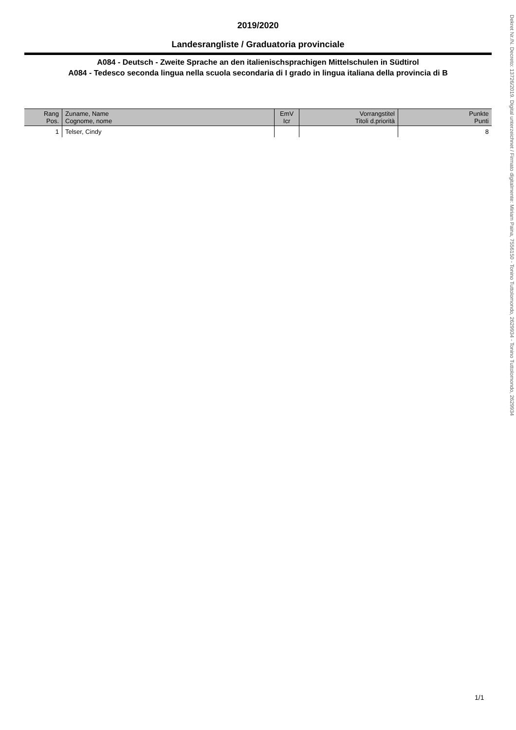2019/2020
Landesrangliste / Graduatoria provinciale
A084 - Deutsch - Zweite Sprache an den italienischsprachigen Mittelschulen in Südtirol
A084 - Tedesco seconda lingua nella scuola secondaria di I grado in lingua italiana della provincia di B
| Rang Pos. | Zuname, Name Cognome, nome | EmV Icr | Vorrangstitel Titoli d.priorità | Punkte Punti |
| --- | --- | --- | --- | --- |
| 1 | Telser, Cindy | | | 8 |
Dekret Nr./N. Decreto: 13726/2019. Digital unterzeichnet / Firmato digitalmente: Miriam Paina, 7556150 - Tonino Tuttolomondo, 2629934 - Tonino Tuttolomondo, 2629934
1/1